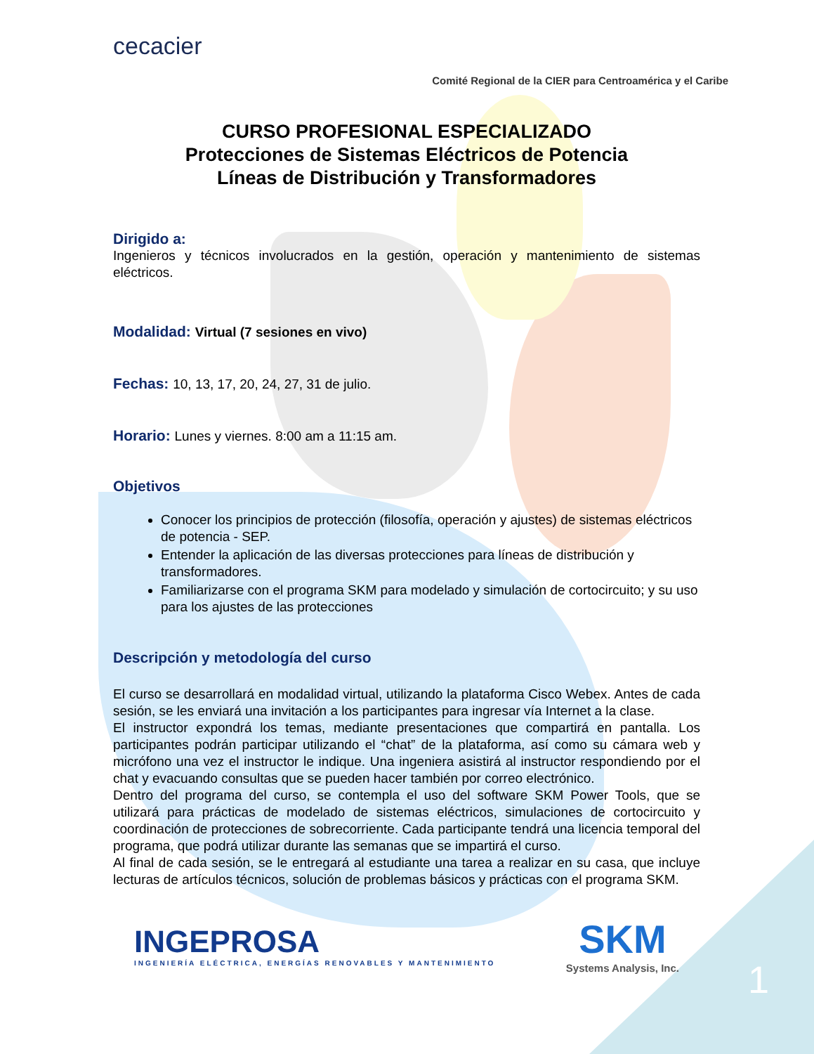cecacier
Comité Regional de la CIER para Centroamérica y el Caribe
CURSO PROFESIONAL ESPECIALIZADO
Protecciones de Sistemas Eléctricos de Potencia
Líneas de Distribución y Transformadores
Dirigido a:
Ingenieros y técnicos involucrados en la gestión, operación y mantenimiento de sistemas eléctricos.
Modalidad: Virtual (7 sesiones en vivo)
Fechas: 10, 13, 17, 20, 24, 27, 31 de julio.
Horario: Lunes y viernes. 8:00 am a 11:15 am.
Objetivos
Conocer los principios de protección (filosofía, operación y ajustes) de sistemas eléctricos de potencia - SEP.
Entender la aplicación de las diversas protecciones para líneas de distribución y transformadores.
Familiarizarse con el programa SKM para modelado y simulación de cortocircuito; y su uso para los ajustes de las protecciones
Descripción y metodología del curso
El curso se desarrollará en modalidad virtual, utilizando la plataforma Cisco Webex. Antes de cada sesión, se les enviará una invitación a los participantes para ingresar vía Internet a la clase.
El instructor expondrá los temas, mediante presentaciones que compartirá en pantalla. Los participantes podrán participar utilizando el “chat” de la plataforma, así como su cámara web y micrófono una vez el instructor le indique. Una ingeniera asistirá al instructor respondiendo por el chat y evacuando consultas que se pueden hacer también por correo electrónico.
Dentro del programa del curso, se contempla el uso del software SKM Power Tools, que se utilizará para prácticas de modelado de sistemas eléctricos, simulaciones de cortocircuito y coordinación de protecciones de sobrecorriente. Cada participante tendrá una licencia temporal del programa, que podrá utilizar durante las semanas que se impartirá el curso.
Al final de cada sesión, se le entregará al estudiante una tarea a realizar en su casa, que incluye lecturas de artículos técnicos, solución de problemas básicos y prácticas con el programa SKM.
INGEPROSA
INGENIERÍA ELÉCTRICA, ENERGÍAS RENOVABLES Y MANTENIMIENTO
SKM
Systems Analysis, Inc.
1